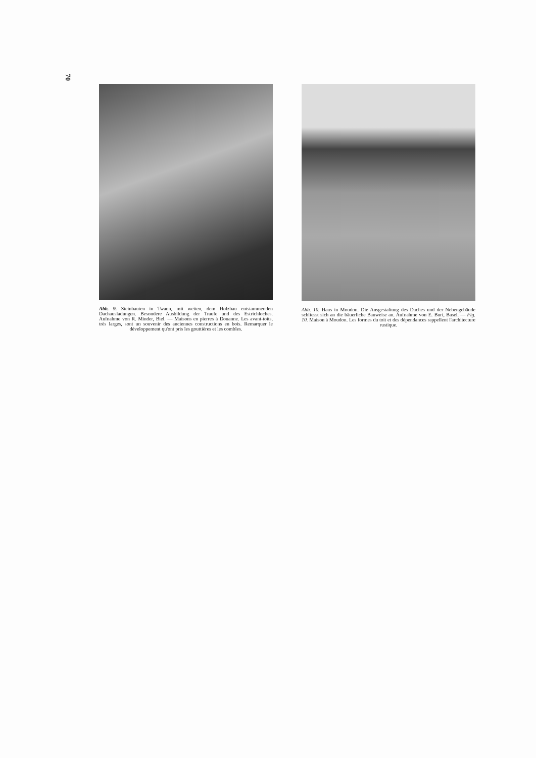70
Abb. 9. Steinbauten in Twann, mit weiten, dem Holzbau entstammenden Dachausladungen. Besondere Ausbildung der Traufe und des Estrichloches. Aufnahme von R. Minder, Biel. — Maisons en pierres à Douanne. Les avant-toits, très larges, sont un souvenir des anciennes constructions en bois. Remarquer le développement qu'ont pris les gouttières et les combles.
Abb. 10. Haus in Moudon. Die Ausgestaltung des Daches und der Nebengebäude schliesst sich an die bäuerliche Bauweise an. Aufnahme von E. Buri, Basel. — Fig. 10. Maison à Moudon. Les formes du toit et des dépendances rappellent l'architecture rustique.